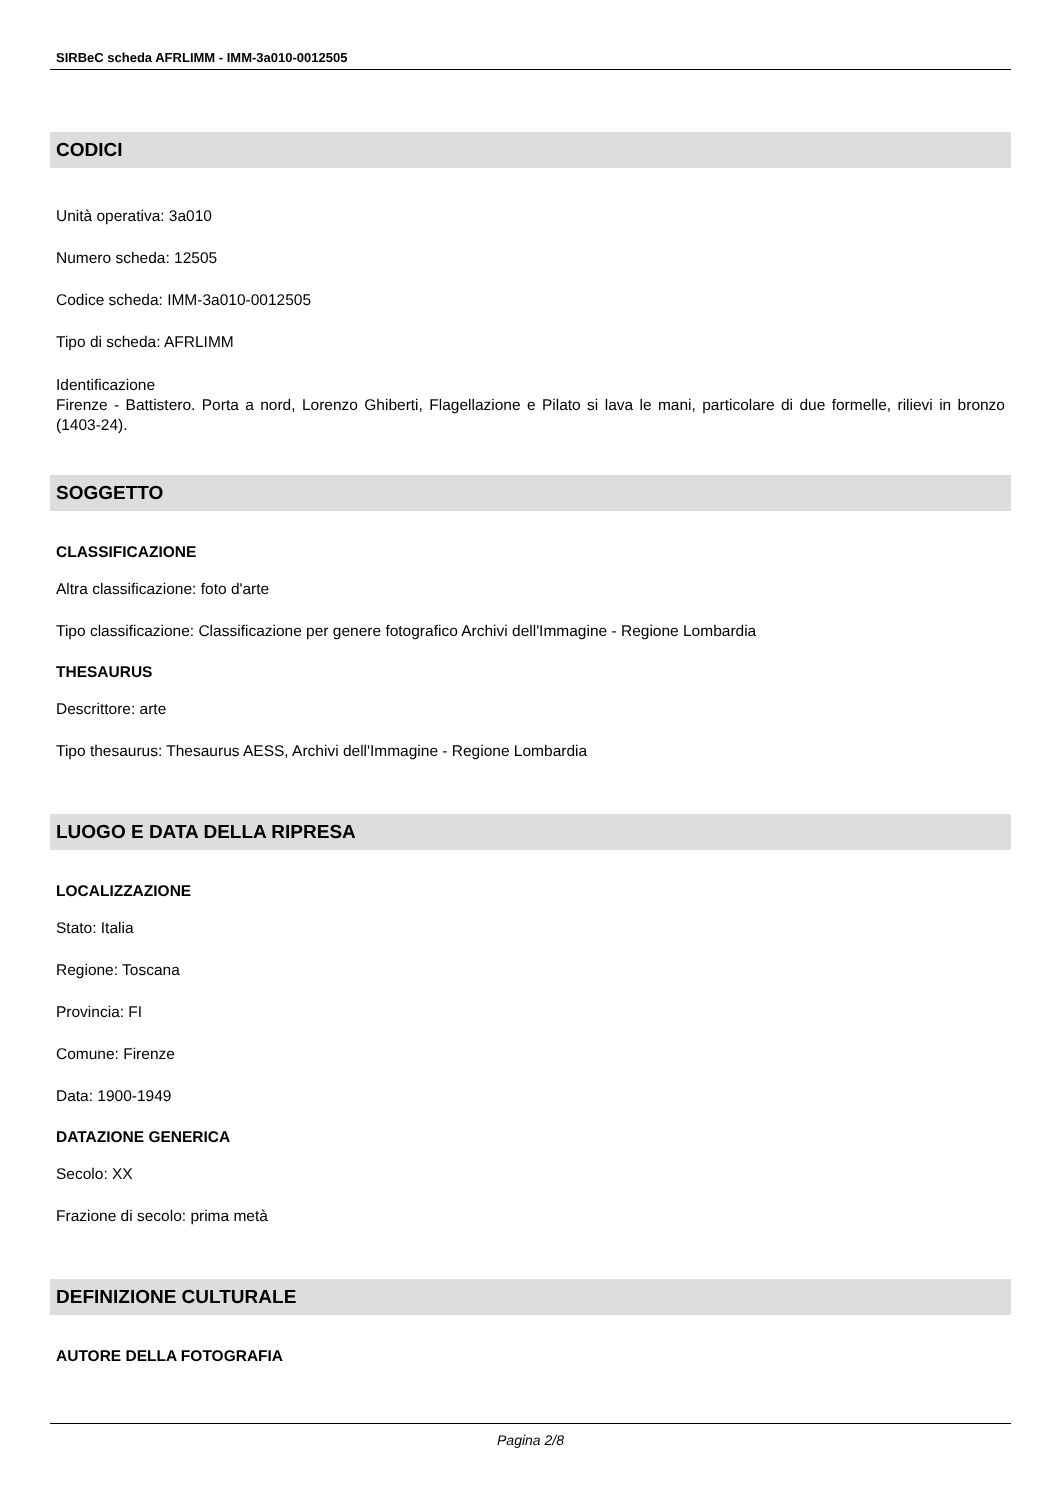SIRBeC scheda AFRLIMM - IMM-3a010-0012505
CODICI
Unità operativa: 3a010
Numero scheda: 12505
Codice scheda: IMM-3a010-0012505
Tipo di scheda: AFRLIMM
Identificazione
Firenze - Battistero. Porta a nord, Lorenzo Ghiberti, Flagellazione e Pilato si lava le mani, particolare di due formelle, rilievi in bronzo (1403-24).
SOGGETTO
CLASSIFICAZIONE
Altra classificazione: foto d'arte
Tipo classificazione: Classificazione per genere fotografico Archivi dell'Immagine - Regione Lombardia
THESAURUS
Descrittore: arte
Tipo thesaurus: Thesaurus AESS, Archivi dell'Immagine - Regione Lombardia
LUOGO E DATA DELLA RIPRESA
LOCALIZZAZIONE
Stato: Italia
Regione: Toscana
Provincia: FI
Comune: Firenze
Data: 1900-1949
DATAZIONE GENERICA
Secolo: XX
Frazione di secolo: prima metà
DEFINIZIONE CULTURALE
AUTORE DELLA FOTOGRAFIA
Pagina 2/8